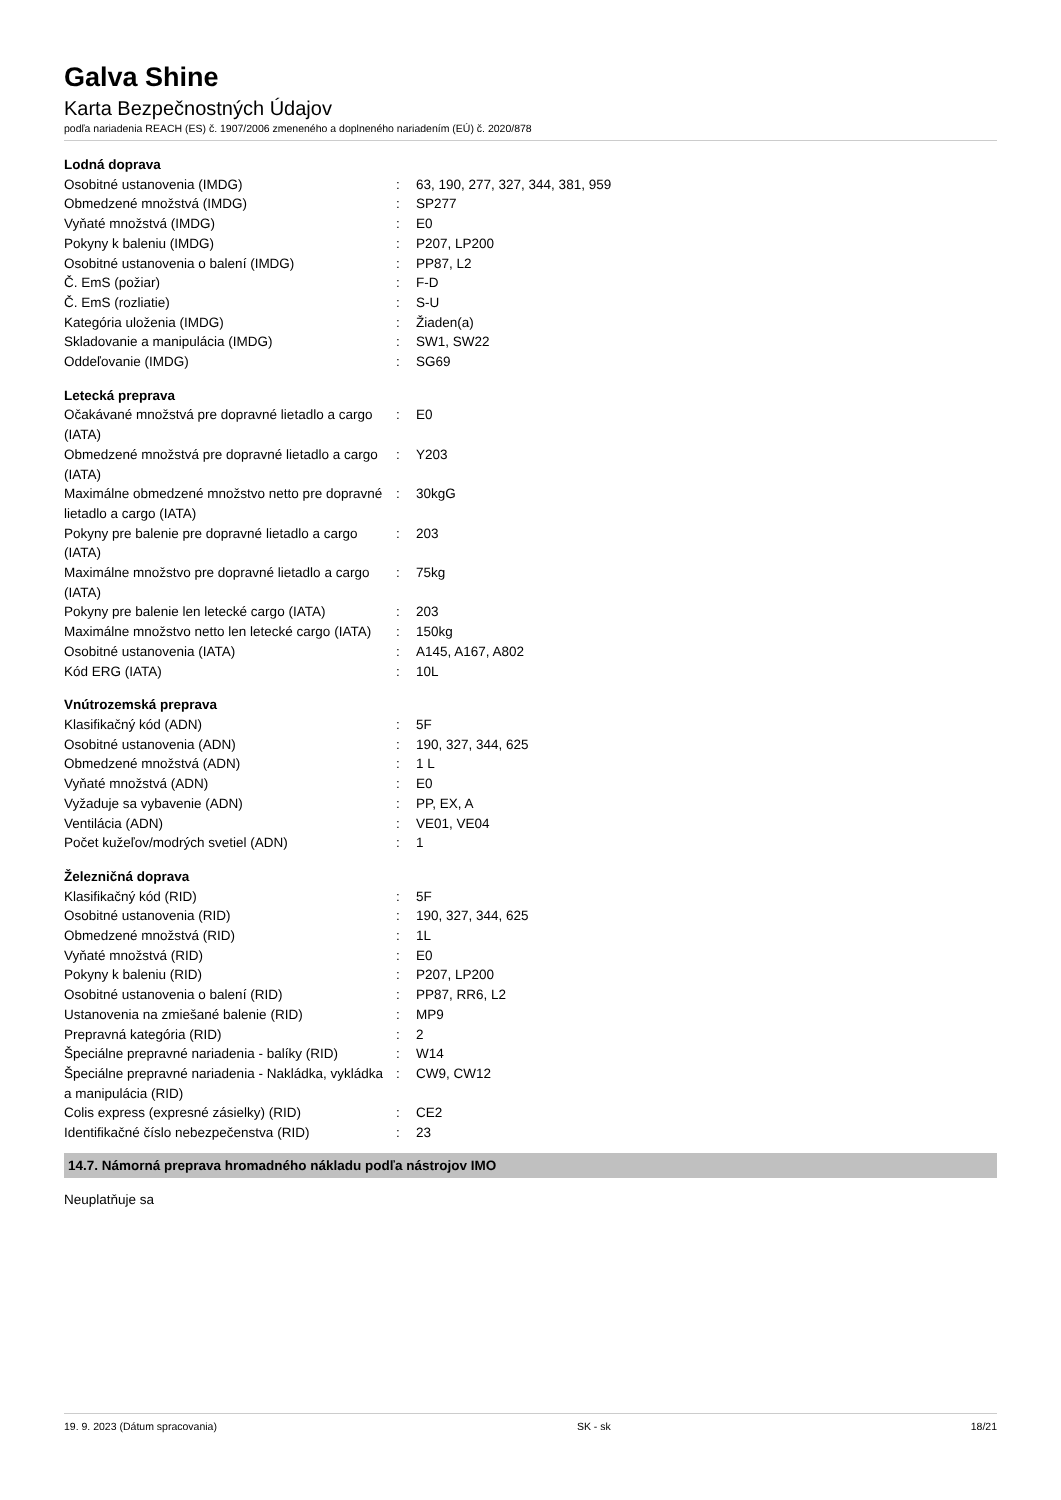Galva Shine
Karta Bezpečnostných Údajov
podľa nariadenia REACH (ES) č. 1907/2006 zmeneného a doplneného nariadením (EÚ) č. 2020/878
| Lodná doprava | | |
| Osobitné ustanovenia (IMDG) | : | 63, 190, 277, 327, 344, 381, 959 |
| Obmedzené množstvá (IMDG) | : | SP277 |
| Vyňaté množstvá (IMDG) | : | E0 |
| Pokyny k baleniu (IMDG) | : | P207, LP200 |
| Osobitné ustanovenia o balení (IMDG) | : | PP87, L2 |
| Č. EmS (požiar) | : | F-D |
| Č. EmS (rozliatie) | : | S-U |
| Kategória uloženia (IMDG) | : | Žiaden(a) |
| Skladovanie a manipulácia (IMDG) | : | SW1, SW22 |
| Oddeľovanie (IMDG) | : | SG69 |
| Letecká preprava | | |
| Očakávané množstvá pre dopravné lietadlo a cargo (IATA) | : | E0 |
| Obmedzené množstvá pre dopravné lietadlo a cargo (IATA) | : | Y203 |
| Maximálne obmedzené množstvo netto pre dopravné lietadlo a cargo (IATA) | : | 30kgG |
| Pokyny pre balenie pre dopravné lietadlo a cargo (IATA) | : | 203 |
| Maximálne množstvo pre dopravné lietadlo a cargo (IATA) | : | 75kg |
| Pokyny pre balenie len letecké cargo (IATA) | : | 203 |
| Maximálne množstvo netto len letecké cargo (IATA) | : | 150kg |
| Osobitné ustanovenia (IATA) | : | A145, A167, A802 |
| Kód ERG (IATA) | : | 10L |
| Vnútrozemská preprava | | |
| Klasifikačný kód (ADN) | : | 5F |
| Osobitné ustanovenia (ADN) | : | 190, 327, 344, 625 |
| Obmedzené množstvá (ADN) | : | 1 L |
| Vyňaté množstvá (ADN) | : | E0 |
| Vyžaduje sa vybavenie (ADN) | : | PP, EX, A |
| Ventilácia (ADN) | : | VE01, VE04 |
| Počet kužeľov/modrých svetiel (ADN) | : | 1 |
| Železničná doprava | | |
| Klasifikačný kód (RID) | : | 5F |
| Osobitné ustanovenia (RID) | : | 190, 327, 344, 625 |
| Obmedzené množstvá (RID) | : | 1L |
| Vyňaté množstvá (RID) | : | E0 |
| Pokyny k baleniu (RID) | : | P207, LP200 |
| Osobitné ustanovenia o balení (RID) | : | PP87, RR6, L2 |
| Ustanovenia na zmiešané balenie (RID) | : | MP9 |
| Prepravná kategória (RID) | : | 2 |
| Špeciálne prepravné nariadenia - balíky (RID) | : | W14 |
| Špeciálne prepravné nariadenia - Nakládka, vykládka a manipulácia (RID) | : | CW9, CW12 |
| Colis express (expresné zásielky) (RID) | : | CE2 |
| Identifikačné číslo nebezpečenstva (RID) | : | 23 |
14.7. Námorná preprava hromadného nákladu podľa nástrojov IMO
Neuplatňuje sa
19. 9. 2023 (Dátum spracovania) SK - sk 18/21